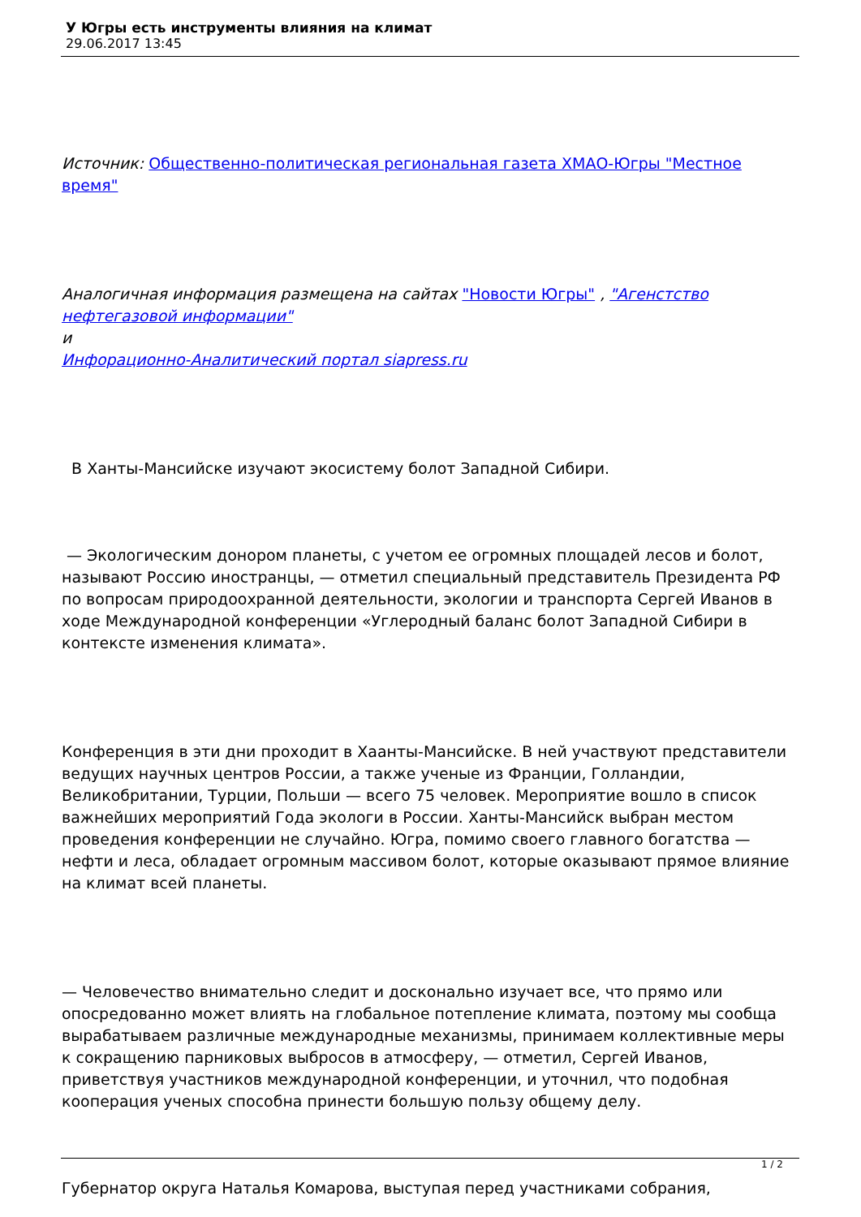У Югры есть инструменты влияния на климат
29.06.2017 13:45
Источник: Общественно-политическая региональная газета ХМАО-Югры "Местное время"
Аналогичная информация размещена на сайтах "Новости Югры" , "Агенстство нефтегазовой информации"
и
Инфорационно-Аналитический портал siapress.ru
В Ханты-Мансийске изучают экосистему болот Западной Сибири.
— Экологическим донором планеты, с учетом ее огромных площадей лесов и болот, называют Россию иностранцы, — отметил специальный представитель Президента РФ по вопросам природоохранной деятельности, экологии и транспорта Сергей Иванов в ходе Международной конференции «Углеродный баланс болот Западной Сибири в контексте изменения климата».
Конференция в эти дни проходит в Хаанты-Мансийске. В ней участвуют представители ведущих научных центров России, а также ученые из Франции, Голландии, Великобритании, Турции, Польши — всего 75 человек. Мероприятие вошло в список важнейших мероприятий Года экологи в России. Ханты-Мансийск выбран местом проведения конференции не случайно. Югра, помимо своего главного богатства — нефти и леса, обладает огромным массивом болот, которые оказывают прямое влияние на климат всей планеты.
— Человечество внимательно следит и досконально изучает все, что прямо или опосредованно может влиять на глобальное потепление климата, поэтому мы сообща вырабатываем различные международные механизмы, принимаем коллективные меры к сокращению парниковых выбросов в атмосферу, — отметил, Сергей Иванов, приветствуя участников международной конференции, и уточнил, что подобная кооперация ученых способна принести большую пользу общему делу.
Губернатор округа Наталья Комарова, выступая перед участниками собрания,
1 / 2